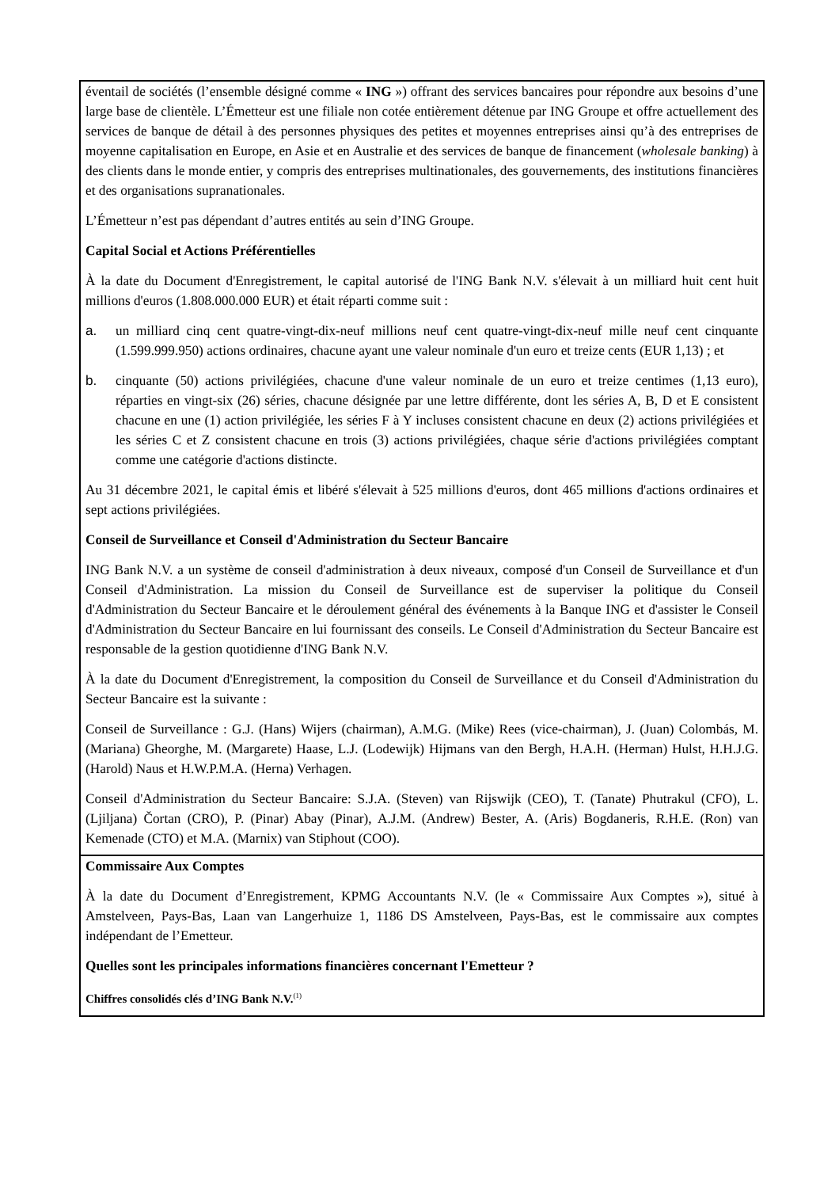| éventail de sociétés (l’ensemble désigné comme « ING ») offrant des services bancaires pour répondre aux besoins d’une large base de clientèle. L’Émetteur est une filiale non cotée entièrement détenue par ING Groupe et offre actuellement des services de banque de détail à des personnes physiques des petites et moyennes entreprises ainsi qu’à des entreprises de moyenne capitalisation en Europe, en Asie et en Australie et des services de banque de financement ( wholesale banking ) à des clients dans le monde entier, y compris des entreprises multinationales, des gouvernements, des institutions financières et des organisations supranationales. L’Émetteur n’est pas dépendant d’autres entités au sein d’ING Groupe. Capital Social et Actions Préférentielles À la date du Document d'Enregistrement, le capital autorisé de l'ING Bank N.V. s'élevait à un milliard huit cent huit millions d'euros (1.808.000.000 EUR) et était réparti comme suit : a. un milliard cinq cent quatre-vingt-dix-neuf millions neuf cent quatre-vingt-dix-neuf mille neuf cent cinquante (1.599.999.950) actions ordinaires, chacune ayant une valeur nominale d'un euro et treize cents (EUR 1,13) ; et b. cinquante (50) actions privilégiées, chacune d'une valeur nominale de un euro et treize centimes (1,13 euro), réparties en vingt-six (26) séries, chacune désignée par une lettre différente, dont les séries A, B, D et E consistent chacune en une (1) action privilégiée, les séries F à Y incluses consistent chacune en deux (2) actions privilégiées et les séries C et Z consistent chacune en trois (3) actions privilégiées, chaque série d'actions privilégiées comptant comme une catégorie d'actions distincte. Au 31 décembre 2021, le capital émis et libéré s'élevait à 525 millions d'euros, dont 465 millions d'actions ordinaires et sept actions privilégiées. Conseil de Surveillance et Conseil d'Administration du Secteur Bancaire ING Bank N.V. a un système de conseil d'administration à deux niveaux, composé d'un Conseil de Surveillance et d'un Conseil d'Administration. La mission du Conseil de Surveillance est de superviser la politique du Conseil d'Administration du Secteur Bancaire et le déroulement général des événements à la Banque ING et d'assister le Conseil d'Administration du Secteur Bancaire en lui fournissant des conseils. Le Conseil d'Administration du Secteur Bancaire est responsable de la gestion quotidienne d'ING Bank N.V. À la date du Document d'Enregistrement, la composition du Conseil de Surveillance et du Conseil d'Administration du Secteur Bancaire est la suivante : Conseil de Surveillance : G.J. (Hans) Wijers (chairman), A.M.G. (Mike) Rees (vice-chairman), J. (Juan) Colombás, M. (Mariana) Gheorghe, M. (Margarete) Haase, L.J. (Lodewijk) Hijmans van den Bergh, H.A.H. (Herman) Hulst, H.H.J.G. (Harold) Naus et H.W.P.M.A. (Herna) Verhagen. Conseil d'Administration du Secteur Bancaire: S.J.A. (Steven) van Rijswijk (CEO), T. (Tanate) Phutrakul (CFO), L. (Ljiljana) Čortan (CRO), P. (Pinar) Abay (Pinar), A.J.M. (Andrew) Bester, A. (Aris) Bogdaneris, R.H.E. (Ron) van Kemenade (CTO) et M.A. (Marnix) van Stiphout (COO). |
| Commissaire Aux Comptes À la date du Document d’Enregistrement, KPMG Accountants N.V. (le « Commissaire Aux Comptes »), situé à Amstelveen, Pays-Bas, Laan van Langerhuize 1, 1186 DS Amstelveen, Pays-Bas, est le commissaire aux comptes indépendant de l’Emetteur. Quelles sont les principales informations financières concernant l'Emetteur ? Chiffres consolidés clés d’ING Bank N.V.<sup>(1)</sup> |